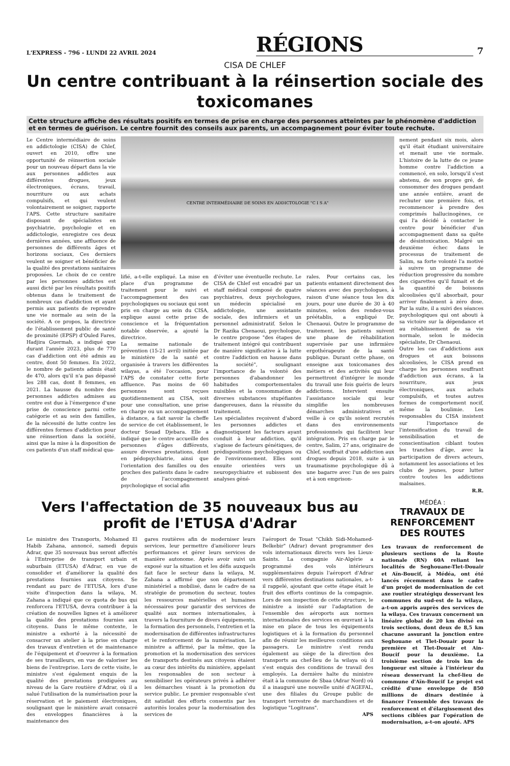L'EXPRESS - 796 - LUNDI 22 AVRIL 2024
RÉGIONS
7
CISA DE CHLEF
Un centre contribuant à la réinsertion sociale des toxicomanes
Cette structure affiche des résultats positifs en termes de prise en charge des personnes atteintes par le phénomène d'addiction et en termes de guérison. Le centre fournit des conseils aux parents, un accompagnement pour éviter toute rechute.
Le Centre intermédiaire de soins en addictologie (CISA) de Chlef, ouvert en 2010, offre une opportunité de réinsertion sociale pour un nouveau départ dans la vie aux personnes addictes aux différentes drogues, jeux électroniques, écrans, travail, nourriture ou aux achats compulsifs, et qui veulent volontairement se soigner, rapporte l'APS. Cette structure sanitaire disposant de spécialistes en psychiatrie, psychologie et en addictologie, enregistre ces deux dernières années, une affluence de personnes de différents âges et horizons sociaux, Ces derniers veulent se soigner et bénéficier de la qualité des prestations sanitaires proposées. Le choix de ce centre par les personnes addictes est aussi dicté par les résultats positifs obtenus dans le traitement de nombreux cas d'addiction et ayant permis aux patients de reprendre une vie normale au sein de la société. A ce propos, la directrice de l'établissement public de santé de proximité (EPSP) d'Ouled Fares, Hadjira Guermah, a indiqué que durant l'année 2023, plus de 770 cas d'addiction ont été admis au centre, dont 50 femmes. En 2022, le nombre de patients admis était de 470, alors qu'il n'a pas dépassé les 288 cas, dont 8 femmes, en 2021. La hausse du nombre des personnes addictes admises au centre est due à l'émergence d'une prise de conscience parmi cette catégorie et au sein des familles, de la nécessité de lutte contre les différentes formes d'addiction pour une réinsertion dans la société, ainsi que la mise à la disposition de ces patients d'un staff médical qua-
CENTRE INTERMÉDIAIRE DE SOINS EN ADDICTOLOGIE "C I S A"
lifié, a-t-elle expliqué. La mise en place d'un programme de traitement pour le suivi et l'accompagnement des cas psychologiques ou sociaux qui sont pris en charge au sein du CISA, explique aussi cette prise de conscience et la fréquentation notable observée, a ajouté la directrice.
La semaine nationale de prévention (15-21 avril) initiée par le ministère de la santé et organisée à travers les différentes wilayas, a été l'occasion, pour l'APS de constater cette forte affluence. Pas moins de 60 personnes sont reçues quotidiennement au CISA, soit pour une consultation, une prise en charge ou un accompagnement à distance, a fait savoir la cheffe de service de cet établissement, le docteur Souad Djebara. Elle a indiqué que le centre accueille des personnes d'âges différents, assure diverses prestations, dont en pédopsychiatrie, ainsi que l'orientation des familles ou des proches des patients dans le cadre de l'accompagnement psychologique et social afin
d'éviter une éventuelle rechute. Le CISA de Chlef est encadré par un staff médical composé de quatre psychiatres, deux psychologues, un médecin spécialisé en addictologie, une assistante sociale, des infirmiers et un personnel administratif. Selon le Dr Razika Chenaoui, psychologue, le centre propose "des étapes de traitement intégré qui contribuent de manière significative à la lutte contre l'addiction en hausse dans la société", soulignant l'importance de la volonté des personnes d'abandonner les habitudes comportementales nuisibles et la consommation de diverses substances stupéfiantes dangereuses, dans la réussite du traitement.
Les spécialistes reçoivent d'abord les personnes addictes et diagnostiquent les facteurs ayant conduit à leur addiction, qu'il s'agisse de facteurs génétiques, de prédispositions psychologiques ou de l'environnement. Elles sont ensuite orientées vers un neuropsychiatre et subissent des analyses géné-
rales. Pour certains cas, les patients entament directement des séances avec des psychologues, à raison d'une séance tous les dix jours, pour une durée de 30 à 40 minutes, selon des rendez-vous préétablis, a expliqué Dr. Chenaoui. Outre le programme de traitement, les patients suivent une phase de réhabilitation supervisée par une infirmière ergothérapeute de la santé publique. Durant cette phase, on enseigne aux toxicomanes des métiers et des activités qui leur permettront d'intégrer le monde du travail une fois guéris de leurs addictions. Intervient ensuite l'assistance sociale qui leur simplifie les nombreuses démarches administratives et veille à ce qu'ils soient recrutés dans des environnements professionnels qui facilitent leur intégration. Pris en charge par le centre, Salim, 27 ans, originaire de Chlef, souffrait d'une addiction aux drogues depuis 2018, suite à un traumatisme psychologique dû à une bagarre avec l'un de ses pairs et à son emprison-
nement pendant six mois, alors qu'il était étudiant universitaire et menait une vie normale. L'histoire de la lutte de ce jeune homme contre l'addiction a commencé, en solo, lorsqu'il s'est abstenu, de son propre gré, de consommer des drogues pendant une année entière, avant de rechuter une première fois, et recommencer à prendre des comprimés hallucinogènes, ce qui l'a décidé à contacter le centre pour bénéficier d'un accompagnement dans sa quête de désintoxication. Malgré un deuxième échec dans le processus de traitement de Salim, sa forte volonté l'a motivé à suivre un programme de réduction progressive du nombre des cigarettes qu'il fumait et de la quantité de boissons alcoolisées qu'il absorbait, pour arriver finalement à zéro dose. Par la suite, il a suivi des séances psychologiques qui ont abouti à sa victoire sur la dépendance et au rétablissement de sa vie normale, selon le médecin spécialiste, Dr Chenaoui.
Outre les cas d'addictions aux drogues et aux boissons alcoolisées, le CISA prend en charge les personnes souffrant d'addiction aux écrans, à la nourriture, aux jeux électroniques, aux achats compulsifs, et toutes autres formes de comportement nocif, même la boulimie. Les responsables du CISA insistent sur l'importance de l'intensification du travail de sensibilisation et de conscientisation ciblant toutes les tranches d'âge, avec la participation de divers acteurs, notamment les associations et les clubs de jeunes, pour lutter contre toutes les addictions malsaines.
R.R.
Vers l'affectation de 35 nouveaux bus au profit de l'ETUSA d'Adrar
Le ministre des Transports, Mohamed El Habib Zahana, annoncé, samedi depuis Adrar, que 35 nouveaux bus seront affectés à l'Entreprise de transport urbain et suburbain (ETUSA) d'Adrar, en vue de consolider et d'améliorer la qualité des prestations fournies aux citoyens. Se rendant au parc de l'ETUSA, lors d'une visite d'inspection dans la wilaya, M. Zahana a indiqué que ce quota de bus qui renforcera l'ETUSA, devra contribuer à la création de nouvelles lignes et à améliorer la qualité des prestations fournies aux citoyens. Dans le même contexte, le ministre a exhorté à la nécessité de consacrer un atelier à la prise en charge des travaux d'entretien et de maintenance de l'équipement et d'oeuvrer à la formation de ses travailleurs, en vue de valoriser les biens de l'entreprise. Lors de cette visite, le ministre s'est également enquis de la qualité des prestations prodiguées au niveau de la Gare routière d'Adrar, où il a salué l'utilisation de la numérisation pour la réservation et le paiement électroniques, soulignant que le ministère avait consacré des enveloppes financières à la maintenance des
gares routières afin de moderniser leurs services, leur permettre d'améliorer leurs performances et gérer leurs services de manière autonome. Après avoir suivi un exposé sur la situation et les défis auxquels fait face le secteur dans la wilaya, M. Zahana a affirmé que son département ministériel a mobilisé, dans le cadre de sa stratégie de promotion du secteur, toutes les ressources matérielles et humaines nécessaires pour garantir des services de qualité aux normes internationales, à travers la fourniture de divers équipements, la formation des personnels, l'entretien et la modernisation de différentes infrastructures et le renforcement de la numérisation. Le ministre a affirmé, par la même, que la promotion et la modernisation des services de transports destinés aux citoyens étaient au cœur des intérêts du ministère, appelant les responsables de son secteur à sensibiliser les opérateurs privés à adhérer les démarches visant à la promotion du service public. Le premier responsable s'est dit satisfait des efforts consentis par les autorités locales pour la modernisation des services de
l'aéroport de Touat "Chikh Sidi-Mohamed-Belkebir" (Adrar) devant programmer des vols internationaux directs vers les Lieux-Saints. La compagnie Air-Algérie a programmé des vols intérieurs supplémentaires depuis l'aéroport d'Adrar vers différentes destinations nationales, a-t-il rappelé, ajoutant que cette étape était le fruit des efforts continus de la compagnie. Lors de son inspection de cette structure, le ministre a insisté sur l'adaptation de l'ensemble des aéroports aux normes internationales des services en œuvrant à la mise en place de tous les équipements logistiques et à la formation du personnel afin de réunir les meilleures conditions aux passagers. Le ministre s'est rendu également au siège de la direction des transports au chef-lieu de la wilaya où il s'est enquis des conditions de travail des employés. La dernière halte du ministre était à la commune de Sbaa (Adrar Nord) où il a inauguré une nouvelle unité d'AGEFAL, une des filiales du Groupe public de transport terrestre de marchandises et de logistique "Logitrans".
APS
MÉDÉA :
TRAVAUX DE RENFORCEMENT DES ROUTES
Les travaux de renforcement de plusieurs sections de la Route nationale (RN) 60A reliant les localités de Seghouane-Tlet-Douair et Aïn-Boucif, à Médéa, ont été lancés récemment dans le cadre d'un projet de modernisation de cet axe routier stratégiqu desservant les communes du sud-est de la wilaya, a-t-on appris auprès des services de la wilaya. Ces travaux concernent un linéaire global de 20 km divisé en trois sections, dont deux de 8,5 km chacune assurant la jonction entre Seghouane et Tlet-Douair pour la première et Tlet-Douair et Ain-Boucif pour la deuxième. La troisième section de trois km de longueur est située à l'intérieur du réseau desservant la chef-lieu de commune d'Aïn-Boucif Le projet est crédité d'une enveloppe de 850 millions de dinars destinée à financer l'ensemble des travaux de renforcement et d'élargissement des sections ciblées par l'opération de modernisation, a-t-on ajouté. APS